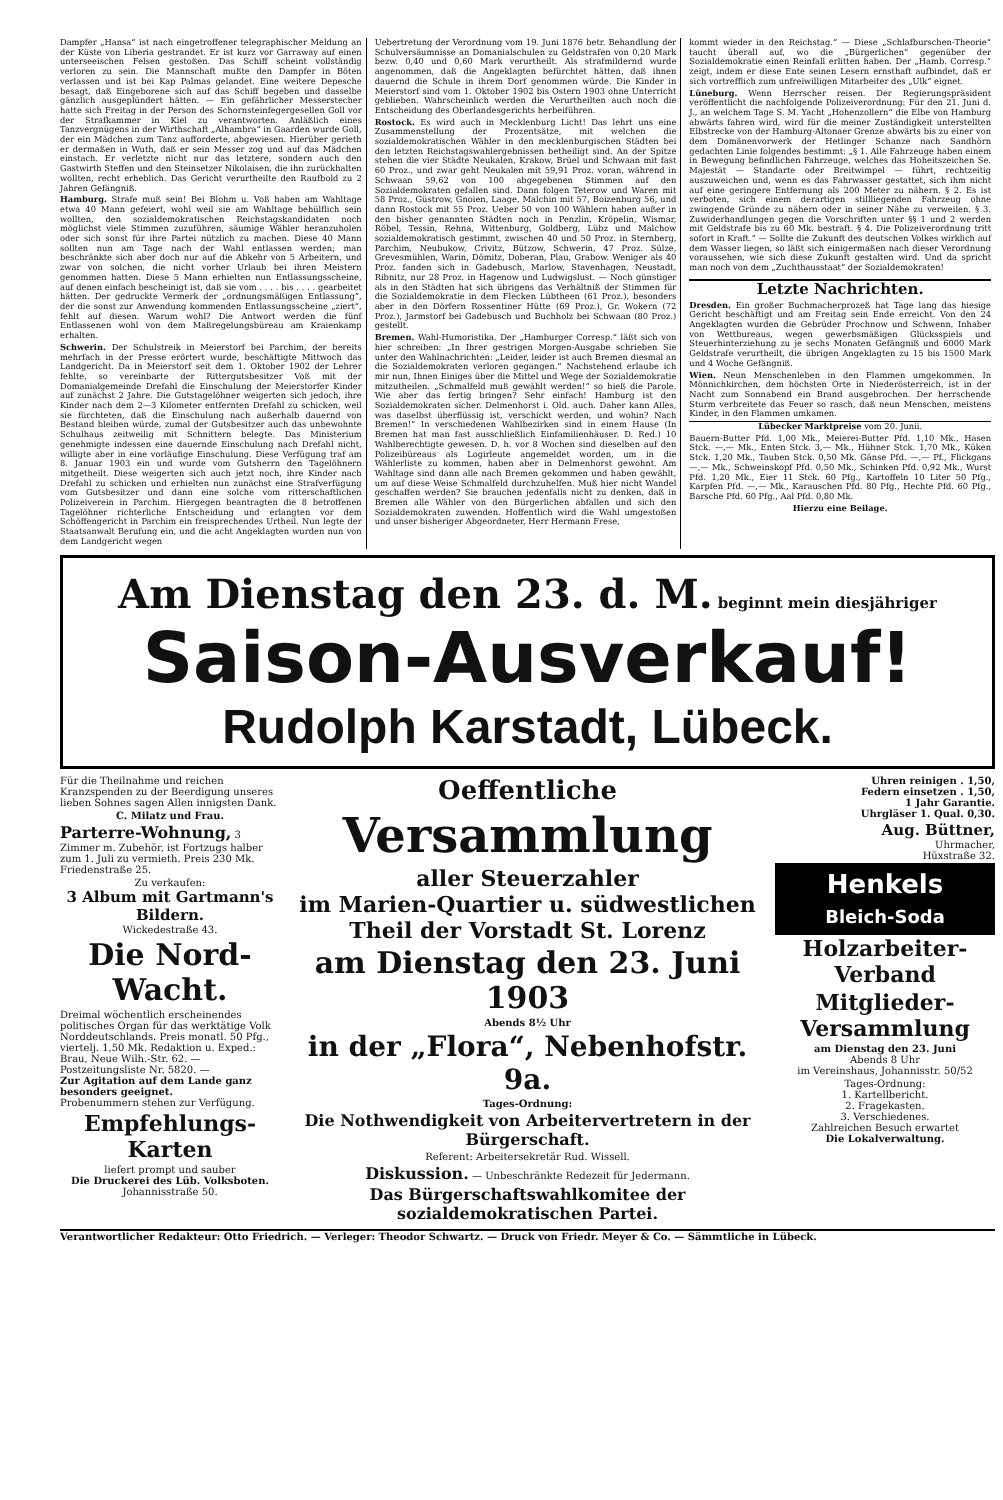Dampfer „Hansa“ ist nach eingetroffener telegraphischer Meldung an der Küste von Liberia gestrandet. Er ist kurz vor Garraway auf einen unterseeischen Felsen gestoßen. Das Schiff scheint vollständig verloren zu sein. Die Mannschaft mußte den Dampfer in Böten verlassen und ist bei Kap Palmas gelandet. Eine weitere Depesche besagt, daß Eingeborene sich auf das Schiff begeben und dasselbe gänzlich ausgeplündert hätten. — Ein gefährlicher Messerstecher hatte sich Freitag in der Person des Schornsteinfegergesellen Goll vor der Strafkammer in Kiel zu verantworten. Anläßlich eines Tanzvergnügens in der Wirthschaft „Alhambra“ in Gaarden wurde Goll, der ein Mädchen zum Tanz aufforderte, abgewiesen. Hierüber gerieth er dermaßen in Wuth, daß er sein Messer zog und auf das Mädchen einstach. Er verletzte nicht nur das letztere, sondern auch den Gastwirth Steffen und den Steinsetzer Nikolaisen, die ihn zurückhalten wollten, recht erheblich. Das Gericht verurtheilte den Raufbold zu 2 Jahren Gefängniß.
Hamburg. Strafe muß sein! Bei Blohm u. Voß haben am Wahltage etwa 40 Mann gefeiert, wohl weil sie am Wahltage behülflich sein wollten, den sozialdemokratischen Reichstagskandidaten noch möglichst viele Stimmen zuzuführen, säumige Wähler heranzuholen oder sich sonst für ihre Partei nützlich zu machen. Diese 40 Mann sollten nun am Tage nach der Wahl entlassen werden; man beschränkte sich aber doch nur auf die Abkehr von 5 Arbeitern, und zwar von solchen, die nicht vorher Urlaub bei ihren Meistern genommen hatten. Diese 5 Mann erhielten nun Entlassungsscheine, auf denen einfach bescheinigt ist, daß sie vom . . . . bis . . . . gearbeitet hätten. Der gedruckte Vermerk der „ordnungsmäßigen Entlassung“, der die sonst zur Anwendung kommenden Entlassungsscheine „ziert“, fehlt auf diesen. Warum wohl? Die Antwort werden die fünf Entlassenen wohl von dem Maßregelungsbüreau am Kraienkamp erhalten.
Schwerin. Der Schulstreik in Meierstorf bei Parchim, der bereits mehrfach in der Presse erörtert wurde, beschäftigte Mittwoch das Landgericht. Da in Meierstorf seit dem 1. Oktober 1902 der Lehrer fehlte, so vereinbarte der Rittergutsbesitzer Voß mit der Domanialgemeinde Drefahl die Einschulung der Meierstorfer Kinder auf zunächst 2 Jahre. Die Gutstagelöhner weigerten sich jedoch, ihre Kinder nach dem 2—3 Kilometer entfernten Drefahl zu schicken, weil sie fürchteten, daß die Einschulung nach außerhalb dauernd von Bestand bleiben würde, zumal der Gutsbesitzer auch das unbewohnte Schulhaus zeitweilig mit Schnittern belegte. Das Ministerium genehmigte indessen eine dauernde Einschulung nach Drefahl nicht, willigte aber in eine vorläufige Einschulung. Diese Verfügung traf am 8. Januar 1903 ein und wurde vom Gutsherrn den Tagelöhnern mitgetheilt. Diese weigerten sich auch jetzt noch, ihre Kinder nach Drefahl zu schicken und erhielten nun zunächst eine Strafverfügung vom Gutsbesitzer und dann eine solche vom ritterschaftlichen Polizeiverein in Parchim. Hiergegen beantragten die 8 betroffenen Tagelöhner richterliche Entscheidung und erlangten vor dem Schöffengericht in Parchim ein freisprechendes Urtheil. Nun legte der Staatsanwalt Berufung ein, und die acht Angeklagten wurden nun von dem Landgericht wegen
Uebertretung der Verordnung vom 19. Juni 1876 betr. Behandlung der Schulversäumnisse an Domanialschulen zu Geldstrafen von 0,20 Mark bezw. 0,40 und 0,60 Mark verurtheilt. Als strafmildernd wurde angenommen, daß die Angeklagten befürchtet hätten, daß ihnen dauernd die Schule in ihrem Dorf genommen würde. Die Kinder in Meierstorf sind vom 1. Oktober 1902 bis Ostern 1903 ohne Unterricht geblieben. Wahrscheinlich werden die Verurtheilten auch noch die Entscheidung des Oberlandesgerichts herbeiführen.
Rostock. Es wird auch in Mecklenburg Licht! Das lehrt uns eine Zusammenstellung der Prozentsätze, mit welchen die sozialdemokratischen Wähler in den mecklenburgischen Städten bei den letzten Reichstagswahlergebnissen betheiligt sind. An der Spitze stehen die vier Städte Neukalen, Krakow, Brüel und Schwaan mit fast 60 Proz., und zwar geht Neukalen mit 59,91 Proz. voran, während in Schwaan 59,62 von 100 abgegebenen Stimmen auf den Sozialdemokraten gefallen sind. Dann folgen Teterow und Waren mit 58 Proz., Güstrow, Gnoien, Laage, Malchin mit 57, Boizenburg 56, und dann Rostock mit 55 Proz. Ueber 50 von 100 Wählern haben außer in den bisher genannten Städten noch in Penzlin, Kröpelin, Wismar, Röbel, Tessin, Rehna, Wittenburg, Goldberg, Lübz und Malchow sozialdemokratisch gestimmt, zwischen 40 und 50 Proz. in Sternberg, Parchim, Neubukow, Crivitz, Bützow, Schwerin, 47 Proz. Sülze, Grevesmühlen, Warin, Dömitz, Doberan, Plau, Grabow. Weniger als 40 Proz. fanden sich in Gadebusch, Marlow, Stavenhagen, Neustadt, Ribnitz, nur 28 Proz. in Hagenow und Ludwigslust. — Noch günstiger als in den Städten hat sich übrigens das Verhältniß der Stimmen für die Sozialdemokratie in dem Flecken Lübtheen (61 Proz.), besonders aber in den Dörfern Rossentiner Hütte (69 Proz.), Gr. Wokern (72 Proz.), Jarmstorf bei Gadebusch und Buchholz bei Schwaan (80 Proz.) gestellt.
Bremen. Wahl-Humoristika. Der „Hamburger Corresp.“ läßt sich von hier schreiben: „In Ihrer gestrigen Morgen-Ausgabe schrieben Sie unter den Wahlnachrichten: „Leider, leider ist auch Bremen diesmal an die Sozialdemokraten verloren gegangen.“ Nachstehend erlaube ich mir nun, Ihnen Einiges über die Mittel und Wege der Sozialdemokratie mitzutheilen. „Schmalfeld muß gewählt werden!“ so hieß die Parole. Wie aber das fertig bringen? Sehr einfach! Hamburg ist den Sozialdemokraten sicher. Delmenhorst i. Old. auch. Daher kann Alles, was daselbst überflüssig ist, verschickt werden, und wohin? Nach Bremen!“ In verschiedenen Wahlbezirken sind in einem Hause (In Bremen hat man fast ausschließlich Einfamilienhäuser. D. Red.) 10 Wahlberechtigte gewesen. D. h. vor 8 Wochen sind dieselben auf den Polizeibüreaus als Logirleute angemeldet worden, um in die Wählerliste zu kommen, haben aber in Delmenhorst gewohnt. Am Wahltage sind dann alle nach Bremen gekommen und haben gewählt, um auf diese Weise Schmalfeld durchzuhelfen. Muß hier nicht Wandel geschaffen werden? Sie brauchen jedenfalls nicht zu denken, daß in Bremen alle Wähler von den Bürgerlichen abfallen und sich den Sozialdemokraten zuwenden. Hoffentlich wird die Wahl umgestoßen und unser bisheriger Abgeordneter, Herr Hermann Frese,
kommt wieder in den Reichstag.“ — Diese „Schlafburschen-Theorie“ taucht überall auf, wo die „Bürgerlichen“ gegenüber der Sozialdemokratie einen Reinfall erlitten haben. Der „Hamb. Corresp.“ zeigt, indem er diese Ente seinen Lesern ernsthaft aufbindet, daß er sich vortrefflich zum unfreiwilligen Mitarbeiter des „Ulk“ eignet.
Lüneburg. Wenn Herrscher reisen. Der Regierungspräsident veröffentlicht die nachfolgende Polizeiverordnung: Für den 21. Juni d. J., an welchem Tage S. M. Yacht „Hohenzollern“ die Elbe von Hamburg abwärts fahren wird, wird für die meiner Zuständigkeit unterstellten Elbstrecke von der Hamburg-Altonaer Grenze abwärts bis zu einer von dem Domänenvorwerk der Hetlinger Schanze nach Sandhörn gedachten Linie folgendes bestimmt: „§ 1. Alle Fahrzeuge haben einem in Bewegung befindlichen Fahrzeuge, welches das Hoheitszeichen Se. Majestät — Standarte oder Breitwimpel — führt, rechtzeitig auszuweichen und, wenn es das Fahrwasser gestattet, sich ihm nicht auf eine geringere Entfernung als 200 Meter zu nähern. § 2. Es ist verboten, sich einem derartigen stillliegenden Fahrzeug ohne zwingende Gründe zu nähern oder in seiner Nähe zu verweilen. § 3. Zuwiderhandlungen gegen die Vorschriften unter §§ 1 und 2 werden mit Geldstrafe bis zu 60 Mk. bestraft. § 4. Die Polizeiverordnung tritt sofort in Kraft.“ — Sollte die Zukunft des deutschen Volkes wirklich auf dem Wasser liegen, so läßt sich einigermaßen nach dieser Verordnung voraussehen, wie sich diese Zukunft gestalten wird. Und da spricht man noch von dem „Zuchthausstaat“ der Sozialdemokraten!
Letzte Nachrichten.
Dresden. Ein großer Buchmacherprozeß hat Tage lang das hiesige Gericht beschäftigt und am Freitag sein Ende erreicht. Von den 24 Angeklagten wurden die Gebrüder Prochnow und Schwenn, Inhaber von Wettbureaus, wegen gewerbsmäßigen Glücksspiels und Steuerhinterziehung zu je sechs Monaten Gefängniß und 6000 Mark Geldstrafe verurtheilt, die übrigen Angeklagten zu 15 bis 1500 Mark und 4 Woche Gefängniß.
Wien. Neun Menschenleben in den Flammen umgekommen. In Mönnichkirchen, dem höchsten Orte in Niederösterreich, ist in der Nacht zum Sonnabend ein Brand ausgebrochen. Der herrschende Sturm verbreitete das Feuer so rasch, daß neun Menschen, meistens Kinder, in den Flammen umkamen.
Lübecker Marktpreise vom 20. Junii.
Bauern-Butter Pfd. 1,00 Mk., Meierei-Butter Pfd. 1,10 Mk., Hasen Stck. —,— Mk., Enten Stck. 3,— Mk., Hühner Stck. 1,70 Mk., Küken Stck. 1,20 Mk., Tauben Stck. 0,50 Mk. Gänse Pfd. —,— Pf., Flickgans —,— Mk., Schweinskopf Pfd. 0,50 Mk., Schinken Pfd. 0,92 Mk., Wurst Pfd. 1,20 Mk., Eier 11 Stck. 60 Pfg., Kartoffeln 10 Liter 50 Pfg., Karpfen Pfd. —,— Mk., Karauschen Pfd. 80 Pfg., Hechte Pfd. 60 Pfg., Barsche Pfd. 60 Pfg., Aal Pfd. 0,80 Mk.
Hierzu eine Beilage.
Am Dienstag den 23. d. M. beginnt mein diesjähriger
Saison-Ausverkauf!
Rudolph Karstadt, Lübeck.
Für die Theilnahme und reichen Kranzspenden zu der Beerdigung unseres lieben Sohnes sagen Allen innigsten Dank.
C. Milatz und Frau.
Parterre-Wohnung, 3 Zimmer m. Zubehör, ist Fortzugs halber zum 1. Juli zu vermieth. Preis 230 Mk. Friedenstraße 25.
Zu verkaufen:
3 Album mit Gartmann's Bildern.
Wickedestraße 43.
Die Nord-Wacht.
Dreimal wöchentlich erscheinendes politisches Organ für das werktätige Volk Norddeutschlands. Preis monatl. 50 Pfg., viertelj. 1,50 Mk. Redaktion u. Exped.: Brau, Neue Wilh.-Str. 62. — Postzeitungsliste Nr. 5820. —
Zur Agitation auf dem Lande ganz besonders geeignet.
Probenummern stehen zur Verfügung.
Empfehlungs-Karten
liefert prompt und sauber
Die Druckerei des Lüb. Volksboten.
Johannisstraße 50.
Oeffentliche
Versammlung
aller Steuerzahler
im Marien-Quartier u. südwestlichen Theil der Vorstadt St. Lorenz
am Dienstag den 23. Juni 1903
Abends 8½ Uhr
in der „Flora“, Nebenhofstr. 9a.
Tages-Ordnung:
Die Nothwendigkeit von Arbeitervertretern in der Bürgerschaft.
Referent: Arbeitersekretär Rud. Wissell.
Diskussion. — Unbeschränkte Redezeit für Jedermann.
Das Bürgerschaftswahlkomitee der sozialdemokratischen Partei.
Uhren reinigen . 1,50,
Federn einsetzen . 1,50,
1 Jahr Garantie.
Uhrgläser 1. Qual. 0,30.
Aug. Büttner,
Uhrmacher,
Hüxstraße 32.
Henkels
Bleich-Soda
Holzarbeiter-Verband
Mitglieder-Versammlung
am Dienstag den 23. Juni
Abends 8 Uhr
im Vereinshaus, Johannisstr. 50/52
Tages-Ordnung:
1. Kartellbericht.
2. Fragekasten.
3. Verschiedenes.
Zahlreichen Besuch erwartet
Die Lokalverwaltung.
Verantwortlicher Redakteur: Otto Friedrich. — Verleger: Theodor Schwartz. — Druck von Friedr. Meyer & Co. — Sämmtliche in Lübeck.